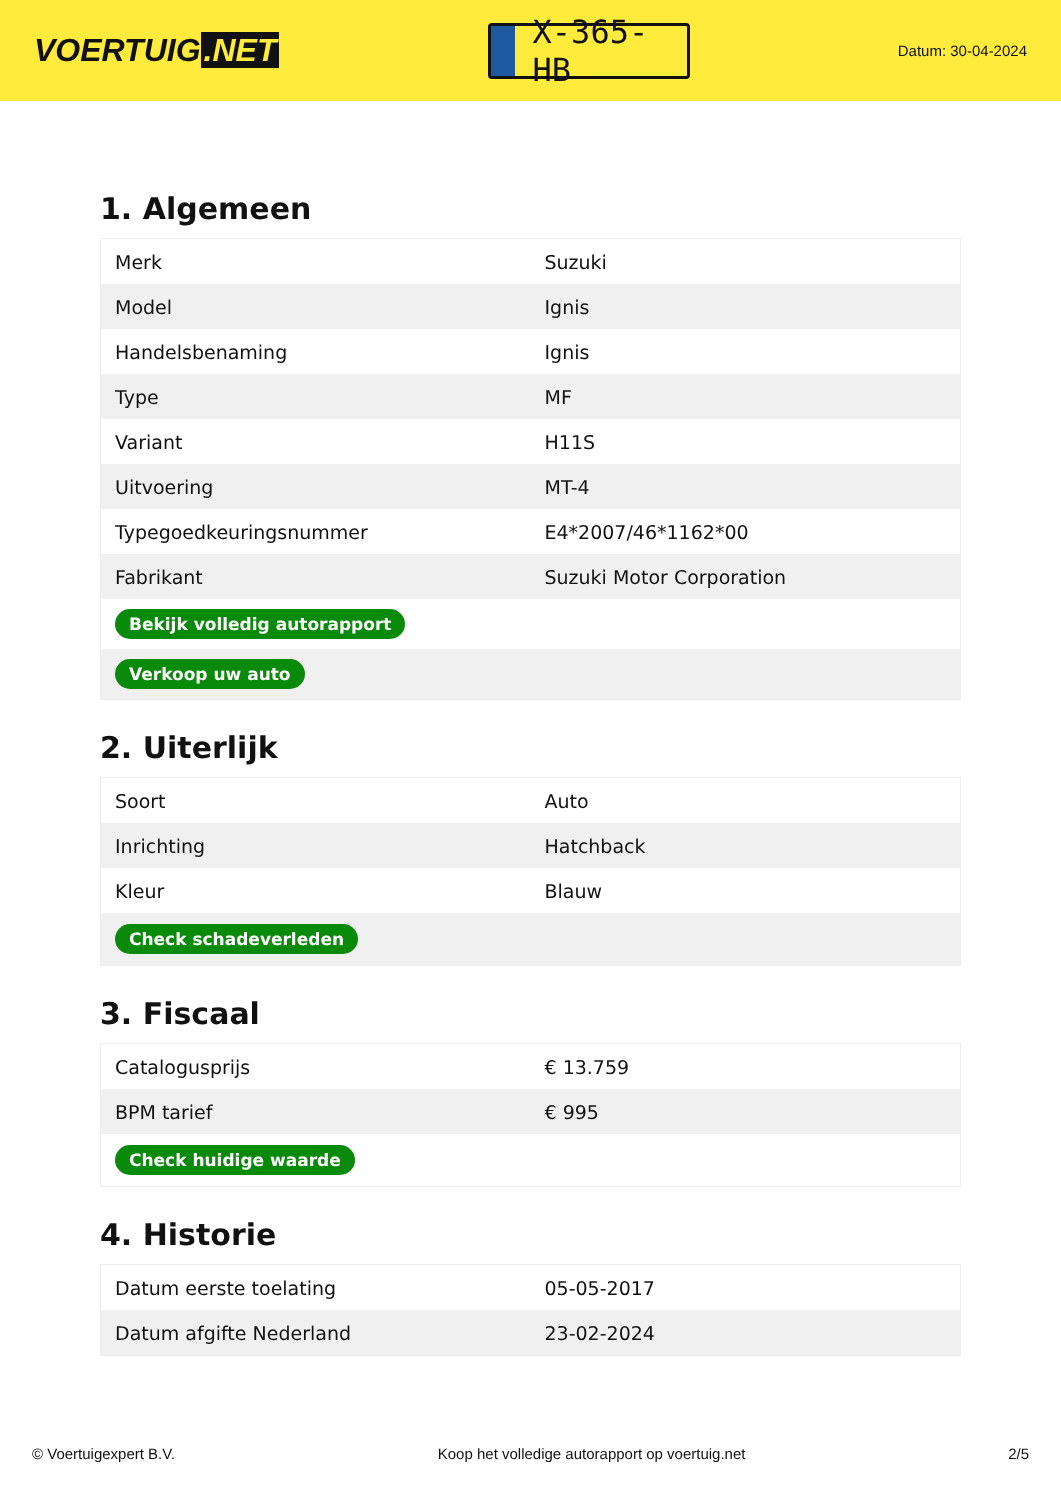VOERTUIG.NET
X-365-HB
Datum: 30-04-2024
1. Algemeen
| Merk | Suzuki |
| Model | Ignis |
| Handelsbenaming | Ignis |
| Type | MF |
| Variant | H11S |
| Uitvoering | MT-4 |
| Typegoedkeuringsnummer | E4*2007/46*1162*00 |
| Fabrikant | Suzuki Motor Corporation |
| Bekijk volledig autorapport | |
| Verkoop uw auto | |
2. Uiterlijk
| Soort | Auto |
| Inrichting | Hatchback |
| Kleur | Blauw |
| Check schadeverleden | |
3. Fiscaal
| Catalogusprijs | € 13.759 |
| BPM tarief | € 995 |
| Check huidige waarde | |
4. Historie
| Datum eerste toelating | 05-05-2017 |
| Datum afgifte Nederland | 23-02-2024 |
© Voertuigexpert B.V. Koop het volledige autorapport op voertuig.net 2/5